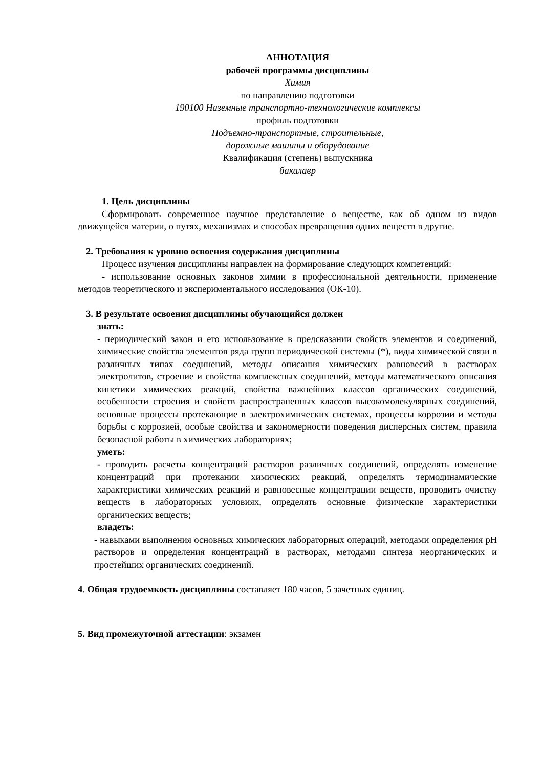АННОТАЦИЯ
рабочей программы дисциплины
Химия
по направлению подготовки
190100 Наземные транспортно-технологические комплексы
профиль подготовки
Подъемно-транспортные, строительные,
дорожные машины и оборудование
Квалификация (степень) выпускника
бакалавр
1. Цель дисциплины
Сформировать современное научное представление о веществе, как об одном из видов движущейся материи, о путях, механизмах и способах превращения одних веществ в другие.
2. Требования к уровню освоения содержания дисциплины
Процесс изучения дисциплины направлен на формирование следующих компетенций:
- использование основных законов химии в профессиональной деятельности, применение методов теоретического и экспериментального исследования (ОК-10).
3. В результате освоения дисциплины обучающийся должен
знать:
- периодический закон и его использование в предсказании свойств элементов и соединений, химические свойства элементов ряда групп периодической системы (*), виды химической связи в различных типах соединений, методы описания химических равновесий в растворах электролитов, строение и свойства комплексных соединений, методы математического описания кинетики химических реакций, свойства важнейших классов органических соединений, особенности строения и свойств распространенных классов высокомолекулярных соединений, основные процессы протекающие в электрохимических системах, процессы коррозии и методы борьбы с коррозией, особые свойства и закономерности поведения дисперсных систем, правила безопасной работы в химических лабораториях;
уметь:
- проводить расчеты концентраций растворов различных соединений, определять изменение концентраций при протекании химических реакций, определять термодинамические характеристики химических реакций и равновесные концентрации веществ, проводить очистку веществ в лабораторных условиях, определять основные физические характеристики органических веществ;
владеть:
- навыками выполнения основных химических лабораторных операций, методами определения pH растворов и определения концентраций в растворах, методами синтеза неорганических и простейших органических соединений.
4. Общая трудоемкость дисциплины составляет 180 часов, 5 зачетных единиц.
5. Вид промежуточной аттестации: экзамен